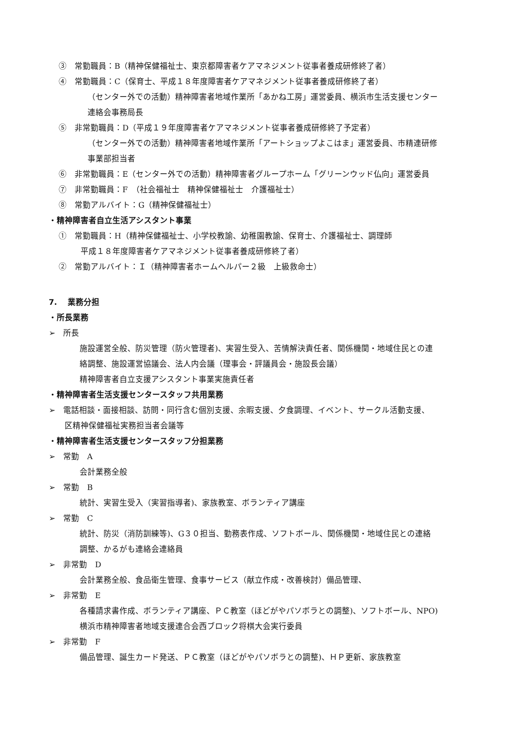③　常勤職員：B（精神保健福祉士、東京都障害者ケアマネジメント従事者養成研修終了者）
④　常勤職員：C（保育士、平成１８年度障害者ケアマネジメント従事者養成研修終了者）
（センター外での活動）精神障害者地域作業所「あかね工房」運営委員、横浜市生活支援センター
連絡会事務局長
⑤　非常勤職員：D（平成１９年度障害者ケアマネジメント従事者養成研修終了予定者）
（センター外での活動）精神障害者地域作業所「アートショップよこはま」運営委員、市精連研修
事業部担当者
⑥　非常勤職員：E（センター外での活動）精神障害者グループホーム「グリーンウッド仏向」運営委員
⑦　非常勤職員：F　（社会福祉士　精神保健福祉士　介護福祉士）
⑧　常勤アルバイト：G（精神保健福祉士）
・精神障害者自立生活アシスタント事業
①　常勤職員：H（精神保健福祉士、小学校教諭、幼稚園教諭、保育士、介護福祉士、調理師
平成１８年度障害者ケアマネジメント従事者養成研修終了者）
②　常勤アルバイト：Ｉ（精神障害者ホームヘルパー２級　上級救命士）
7.　 業務分担
・所長業務
➢　所長
施設運営全般、防災管理（防火管理者)、実習生受入、苦情解決責任者、関係機関・地域住民との連
絡調整、施設運営協議会、法人内会議（理事会・評議員会・施設長会議）
精神障害者自立支援アシスタント事業実施責任者
・精神障害者生活支援センタースタッフ共用業務
➢　電話相談・面接相談、訪問・同行含む個別支援、余暇支援、夕食調理、イベント、サークル活動支援、
　　区精神保健福祉実務担当者会議等
・精神障害者生活支援センタースタッフ分担業務
➢　常勤　A
会計業務全般
➢　常勤　B
統計、実習生受入（実習指導者)、家族教室、ボランティア講座
➢　常勤　C
統計、防災（消防訓練等)、G３０担当、勤務表作成、ソフトボール、関係機関・地域住民との連絡
調整、かるがも連絡会連絡員
➢　非常勤　D
会計業務全般、食品衛生管理、食事サービス（献立作成・改善検討）備品管理、
➢　非常勤　E
各種請求書作成、ボランティア講座、ＰＣ教室（ほどがやパソボラとの調整)、ソフトボール、NPO)
横浜市精神障害者地域支援連合会西ブロック将棋大会実行委員
➢　非常勤　F
備品管理、誕生カード発送、ＰＣ教室（ほどがやパソボラとの調整)、ＨＰ更新、家族教室